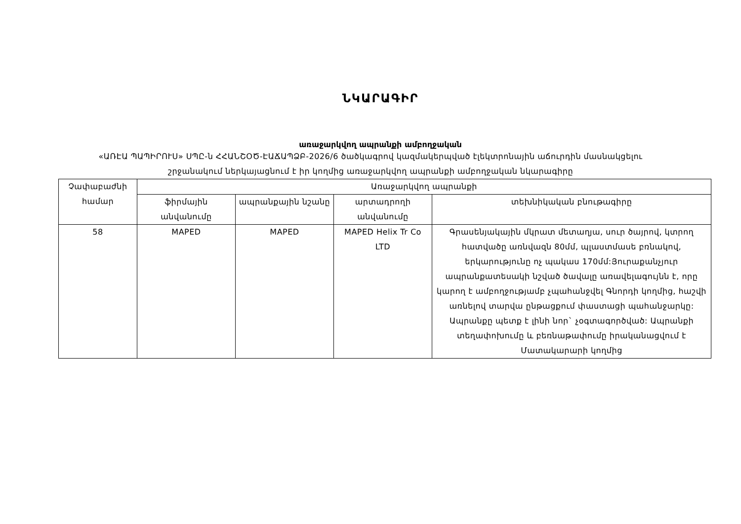ՆԿԱՐԱԳԻՐ
առաջարկվող ապրանքի ամբողջական
«ԱՌԷԱ ՊԱՊԻՐՈՒՍ» ՍՊԸ-ն ՀՀԱՆՇՕԾ-ԷԱՃԱՊՁԲ-2026/6 ծածկագրով կազմակերպված էլեկտրոնային աճուրդին մասնակցելու շրջանակում ներկայացնում է իր կողմից առաջարկվող ապրանքի ամբողջական նկարագիրը
| Չափաբաժնի համար | Առաջարկվող ապրանքի | | | |
| --- | --- | --- | --- | --- |
| | ֆիրմային անվանումը | ապրանքային նշանը | արտադրողի անվանումը | տեխնիկական բնութագիրը |
| 58 | MAPED | MAPED | MAPED Helix Tr Co LTD | Գրասենյակային մկրատ մետաղյա, սուր ծայրով, կտրող հատվածը առնվազն 80մմ, պլաստմասե բռնակով, երկարությունը ոչ պակաս 170մմ:Յուրաքանչյուր ապրանքատեսակի նշված ծավալը առավելագույնն է, որը կարող է ամբողջությամբ չպահանջվել Գնորդի կողմից, հաշվի առնելով տարվա ընթացքում փաստացի պահանջարկը: Ապրանքը պետք է լինի նոր` չօգտագործված: Ապրանքի տեղափոխումը և բեռնաթափումը իրականացվում է Մատակարարի կողմից |